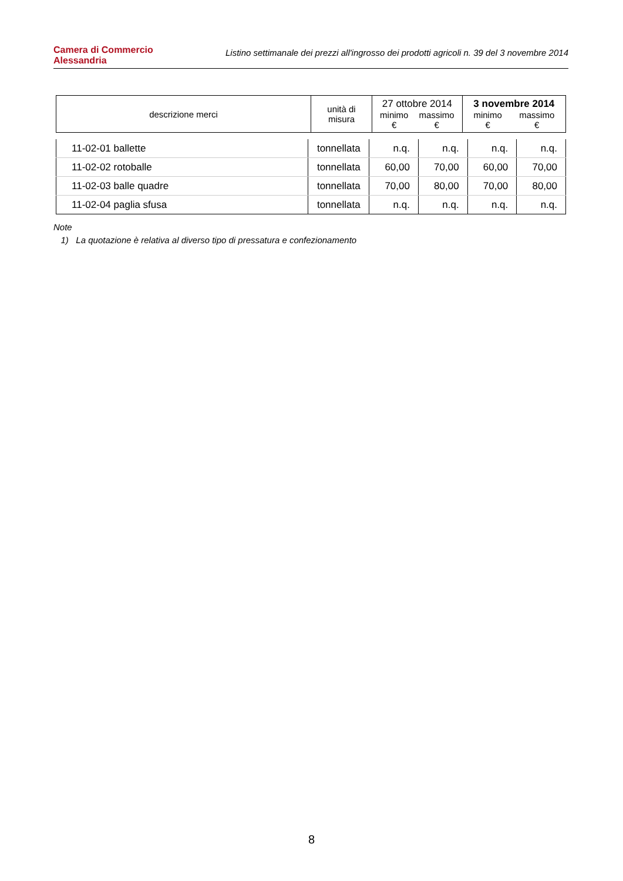Camera di Commercio
Alessandria
Listino settimanale dei prezzi all'ingrosso dei prodotti agricoli n. 39 del 3 novembre 2014
| descrizione merci | unità di misura | 27 ottobre 2014 minimo € massimo € | 3 novembre 2014 minimo € massimo € |
| --- | --- | --- | --- |
| 11-02-01 ballette | tonnellata | n.q. | n.q. | n.q. | n.q. |
| 11-02-02 rotoballe | tonnellata | 60,00 | 70,00 | 60,00 | 70,00 |
| 11-02-03 balle quadre | tonnellata | 70,00 | 80,00 | 70,00 | 80,00 |
| 11-02-04 paglia sfusa | tonnellata | n.q. | n.q. | n.q. | n.q. |
Note
1) La quotazione è relativa al diverso tipo di pressatura e confezionamento
8